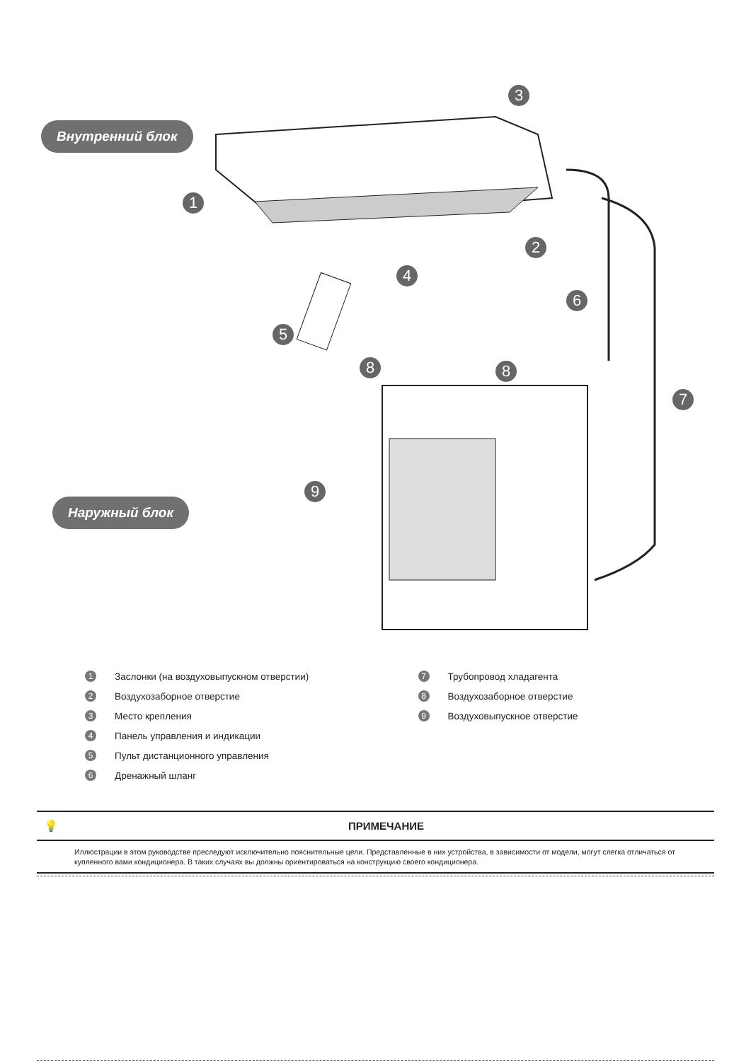Внутренний блок
Наружный блок
1
2
3
4
5
6
7
8 8
9
1 Заслонки (на воздуховыпускном отверстии)
2 Воздухозаборное отверстие
3 Место крепления
4 Панель управления и индикации
5 Пульт дистанционного управления
6 Дренажный шланг
7 Трубопровод хладагента
8 Воздухозаборное отверстие
9 Воздуховыпускное отверстие
💡 ПРИМЕЧАНИЕ
Иллюстрации в этом руководстве преследуют исключительно пояснительные цели. Представленные в них устройства, в зависимости от модели, могут слегка отличаться от купленного вами кондиционера. В таких случаях вы должны ориентироваться на конструкцию своего кондиционера.